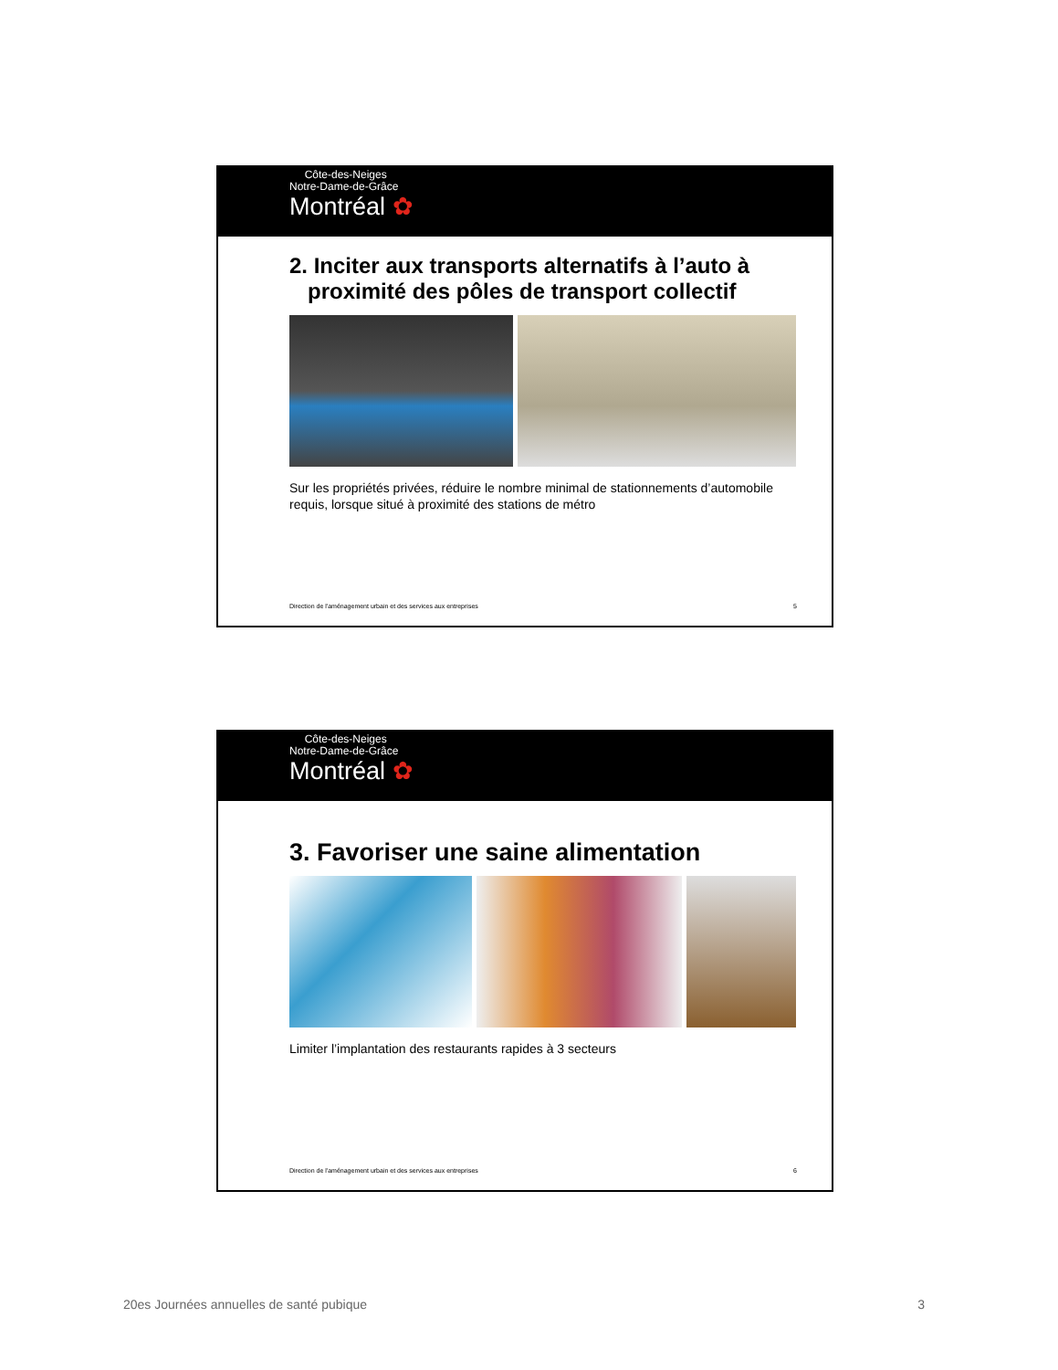Côte-des-Neiges
Notre-Dame-de-Grâce
Montréal ✿
2. Inciter aux transports alternatifs à l’auto à
proximité des pôles de transport collectif
Sur les propriétés privées, réduire le nombre minimal de stationnements d’automobile requis, lorsque situé à proximité des stations de métro
Direction de l'aménagement urbain et des services aux entreprises 5
Côte-des-Neiges
Notre-Dame-de-Grâce
Montréal ✿
3. Favoriser une saine alimentation
Limiter l’implantation des restaurants rapides à 3 secteurs
Direction de l'aménagement urbain et des services aux entreprises 6
20es Journées annuelles de santé pubique 3